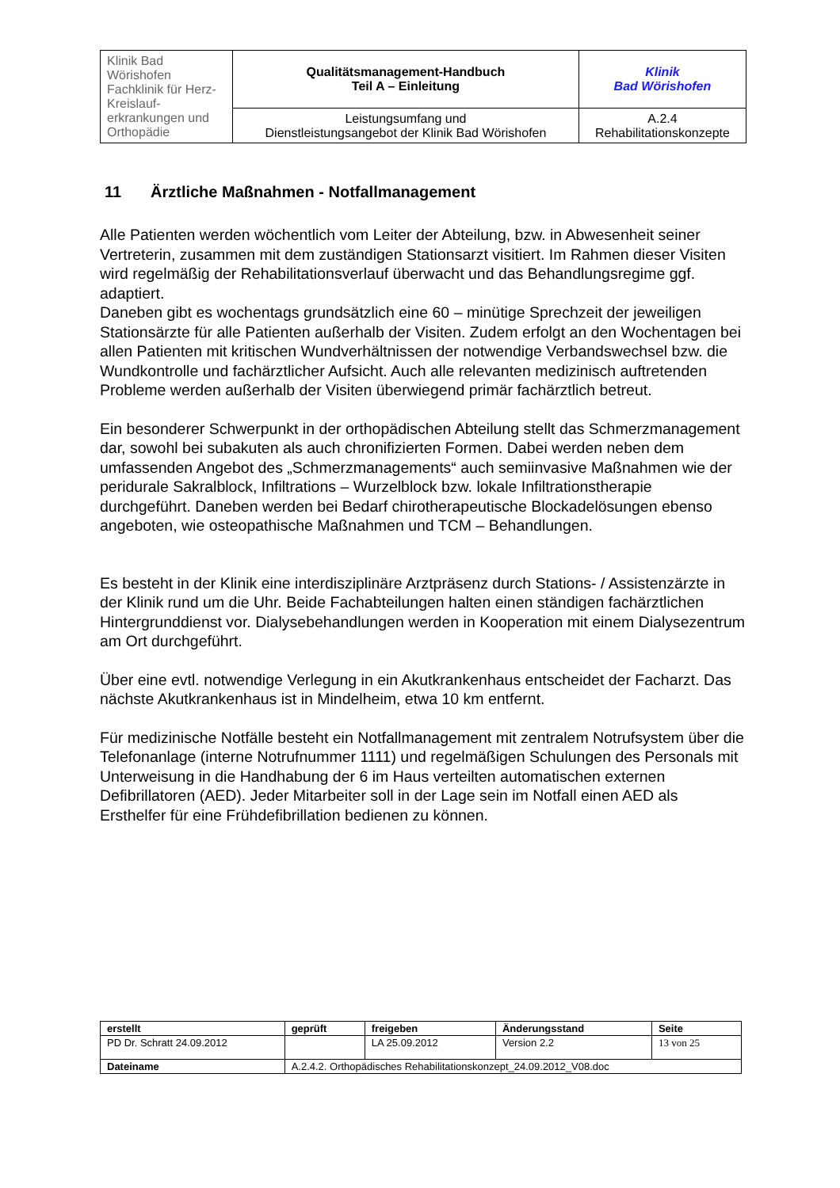| Klinik Bad Wörishofen Fachklinik für Herz-Kreislauf- erkrankungen und Orthopädie | Qualitätsmanagement-Handbuch Teil A – Einleitung | Klinik Bad Wörishofen |
| | Leistungsumfang und Dienstleistungsangebot der Klinik Bad Wörishofen | A.2.4 Rehabilitationskonzepte |
11 Ärztliche Maßnahmen - Notfallmanagement
Alle Patienten werden wöchentlich vom Leiter der Abteilung, bzw. in Abwesenheit seiner Vertreterin, zusammen mit dem zuständigen Stationsarzt visitiert. Im Rahmen dieser Visiten wird regelmäßig der Rehabilitationsverlauf überwacht und das Behandlungsregime ggf. adaptiert.
Daneben gibt es wochentags grundsätzlich eine 60 – minütige Sprechzeit der jeweiligen Stationsärzte für alle Patienten außerhalb der Visiten. Zudem erfolgt an den Wochentagen bei allen Patienten mit kritischen Wundverhältnissen der notwendige Verbandswechsel bzw. die Wundkontrolle und fachärztlicher Aufsicht. Auch alle relevanten medizinisch auftretenden Probleme werden außerhalb der Visiten überwiegend primär fachärztlich betreut.
Ein besonderer Schwerpunkt in der orthopädischen Abteilung stellt das Schmerzmanagement dar, sowohl bei subakuten als auch chronifizierten Formen. Dabei werden neben dem umfassenden Angebot des „Schmerzmanagements“ auch semiinvasive Maßnahmen wie der peridurale Sakralblock, Infiltrations – Wurzelblock bzw. lokale Infiltrationstherapie durchgeführt. Daneben werden bei Bedarf chirotherapeutische Blockadelösungen ebenso angeboten, wie osteopathische Maßnahmen und TCM – Behandlungen.
Es besteht in der Klinik eine interdisziplinäre Arztpräsenz durch Stations- / Assistenzärzte in der Klinik rund um die Uhr. Beide Fachabteilungen halten einen ständigen fachärztlichen Hintergrunddienst vor. Dialysebehandlungen werden in Kooperation mit einem Dialysezentrum am Ort durchgeführt.
Über eine evtl. notwendige Verlegung in ein Akutkrankenhaus entscheidet der Facharzt. Das nächste Akutkrankenhaus ist in Mindelheim, etwa 10 km entfernt.
Für medizinische Notfälle besteht ein Notfallmanagement mit zentralem Notrufsystem über die Telefonanlage (interne Notrufnummer 1111) und regelmäßigen Schulungen des Personals mit Unterweisung in die Handhabung der 6 im Haus verteilten automatischen externen Defibrillatoren (AED). Jeder Mitarbeiter soll in der Lage sein im Notfall einen AED als Ersthelfer für eine Frühdefibrillation bedienen zu können.
| erstellt | geprüft | freigeben | Änderungsstand | Seite |
| --- | --- | --- | --- | --- |
| PD Dr. Schratt 24.09.2012 | | LA 25.09.2012 | Version 2.2 | 13 von 25 |
| Dateiname | A.2.4.2. Orthopädisches Rehabilitationskonzept_24.09.2012_V08.doc | | | |